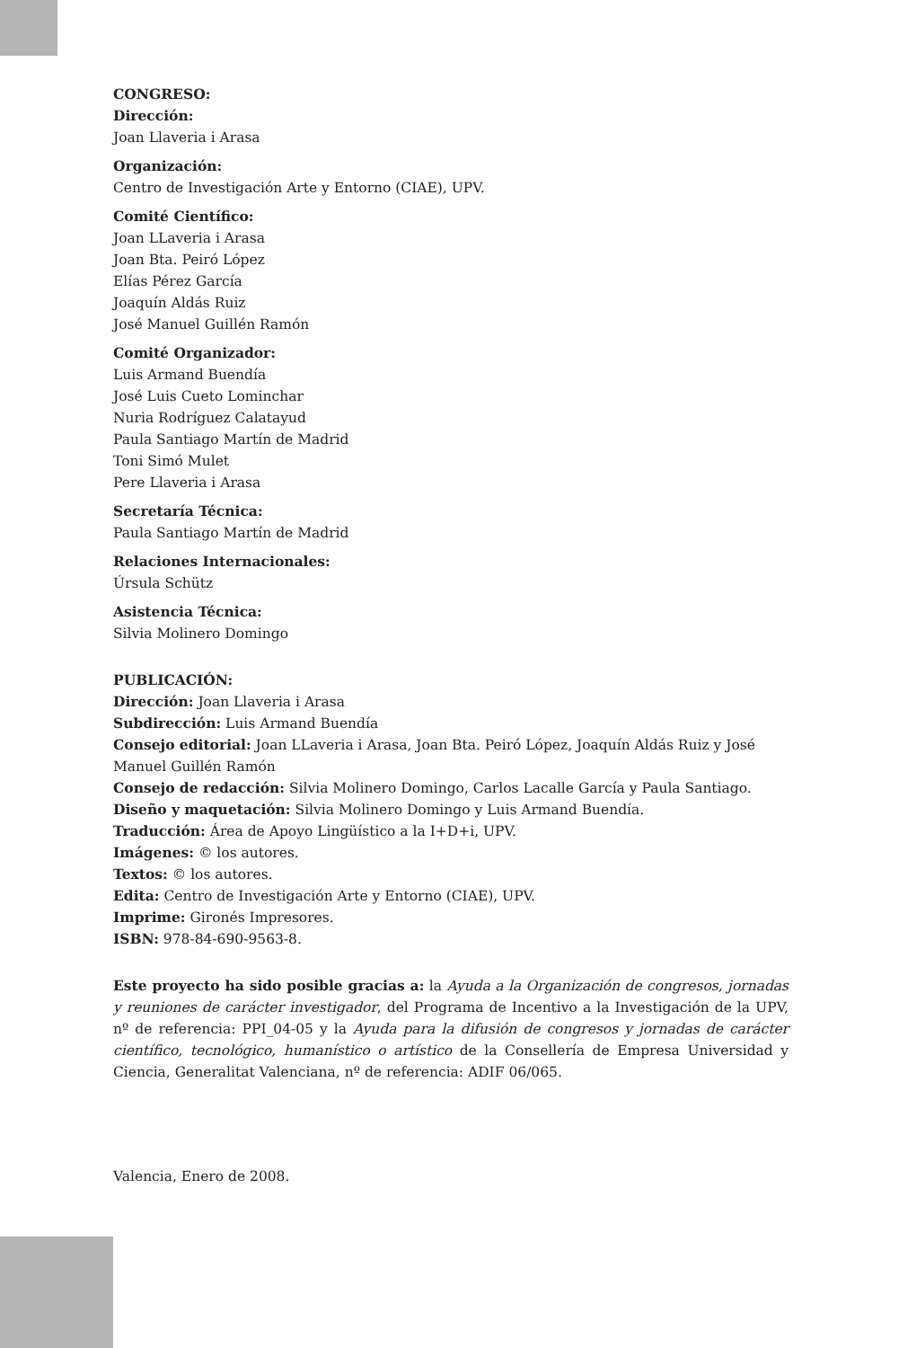CONGRESO:
Dirección:
Joan Llaveria i Arasa
Organización:
Centro de Investigación Arte y Entorno (CIAE), UPV.
Comité Científico:
Joan LLaveria i Arasa
Joan Bta. Peiró López
Elías Pérez García
Joaquín Aldás Ruiz
José Manuel Guillén Ramón
Comité Organizador:
Luis Armand Buendía
José Luis Cueto Lominchar
Nuria Rodríguez Calatayud
Paula Santiago Martín de Madrid
Toni Simó Mulet
Pere Llaveria i Arasa
Secretaría Técnica:
Paula Santiago Martín de Madrid
Relaciones Internacionales:
Úrsula Schütz
Asistencia Técnica:
Silvia Molinero Domingo
PUBLICACIÓN:
Dirección: Joan Llaveria i Arasa
Subdirección: Luis Armand Buendía
Consejo editorial: Joan LLaveria i Arasa, Joan Bta. Peiró López, Joaquín Aldás Ruiz y José Manuel Guillén Ramón
Consejo de redacción: Silvia Molinero Domingo, Carlos Lacalle García y Paula Santiago.
Diseño y maquetación: Silvia Molinero Domingo y Luis Armand Buendía.
Traducción: Área de Apoyo Lingüístico a la I+D+i, UPV.
Imágenes: © los autores.
Textos: © los autores.
Edita: Centro de Investigación Arte y Entorno (CIAE), UPV.
Imprime: Gironés Impresores.
ISBN: 978-84-690-9563-8.
Este proyecto ha sido posible gracias a: la Ayuda a la Organización de congresos, jornadas y reuniones de carácter investigador, del Programa de Incentivo a la Investigación de la UPV, nº de referencia: PPI_04-05 y la Ayuda para la difusión de congresos y jornadas de carácter científico, tecnológico, humanístico o artístico de la Consellería de Empresa Universidad y Ciencia, Generalitat Valenciana, nº de referencia: ADIF 06/065.
Valencia, Enero de 2008.